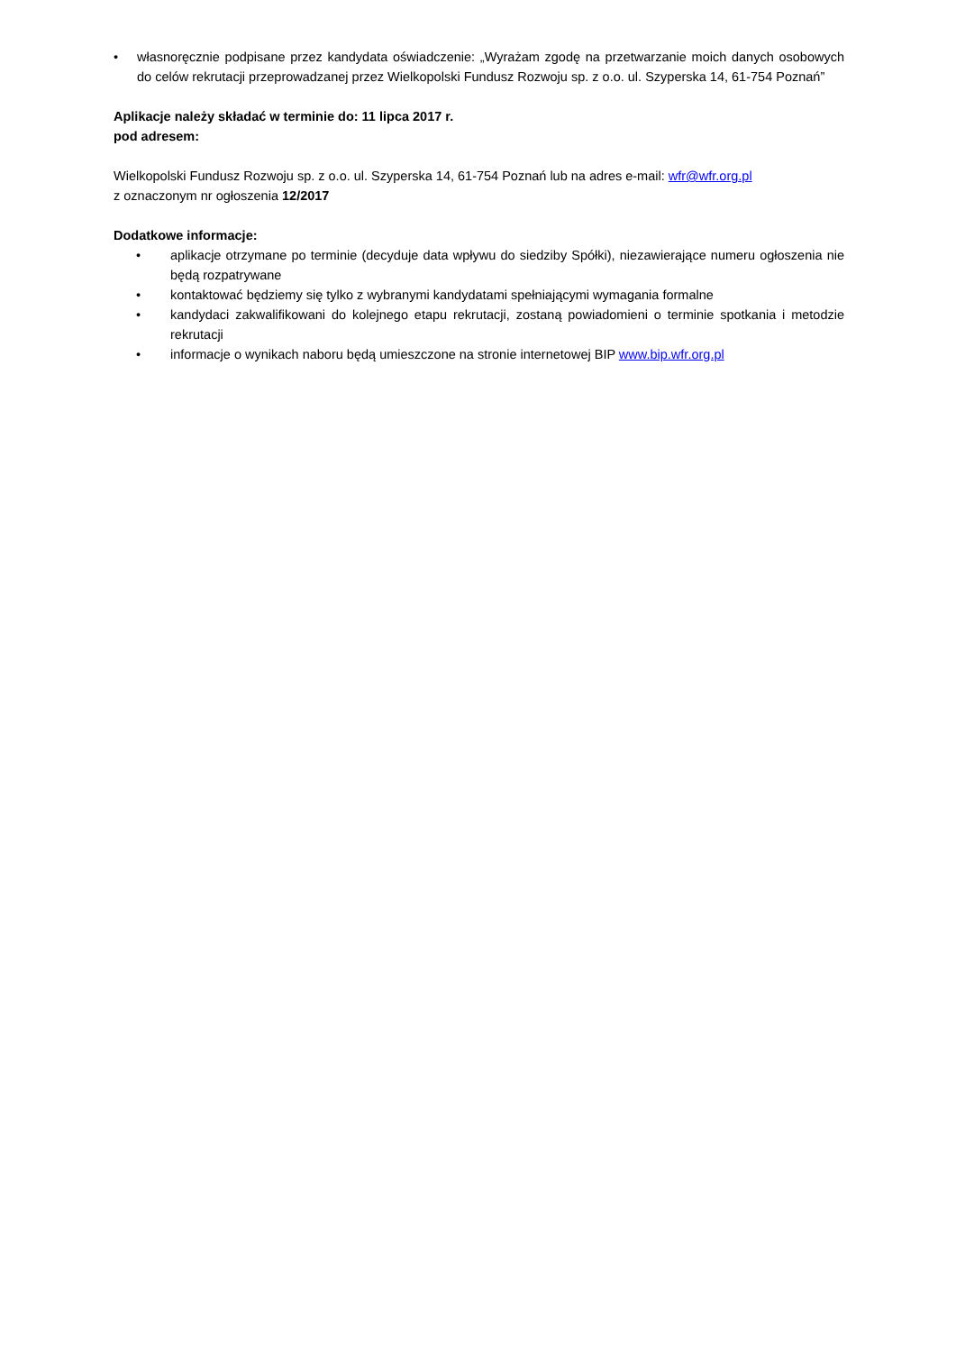• własnoręcznie podpisane przez kandydata oświadczenie: „Wyrażam zgodę na przetwarzanie moich danych osobowych do celów rekrutacji przeprowadzanej przez Wielkopolski Fundusz Rozwoju sp. z o.o. ul. Szyperska 14, 61-754 Poznań”
Aplikacje należy składać w terminie do: 11 lipca 2017 r.
pod adresem:
Wielkopolski Fundusz Rozwoju sp. z o.o. ul. Szyperska 14, 61-754 Poznań lub na adres e-mail: wfr@wfr.org.pl
z oznaczonym nr ogłoszenia 12/2017
Dodatkowe informacje:
• aplikacje otrzymane po terminie (decyduje data wpływu do siedziby Spółki), niezawierające numeru ogłoszenia nie będą rozpatrywane
• kontaktować będziemy się tylko z wybranymi kandydatami spełniającymi wymagania formalne
• kandydaci zakwalifikowani do kolejnego etapu rekrutacji, zostaną powiadomieni o terminie spotkania i metodzie rekrutacji
• informacje o wynikach naboru będą umieszczone na stronie internetowej BIP www.bip.wfr.org.pl